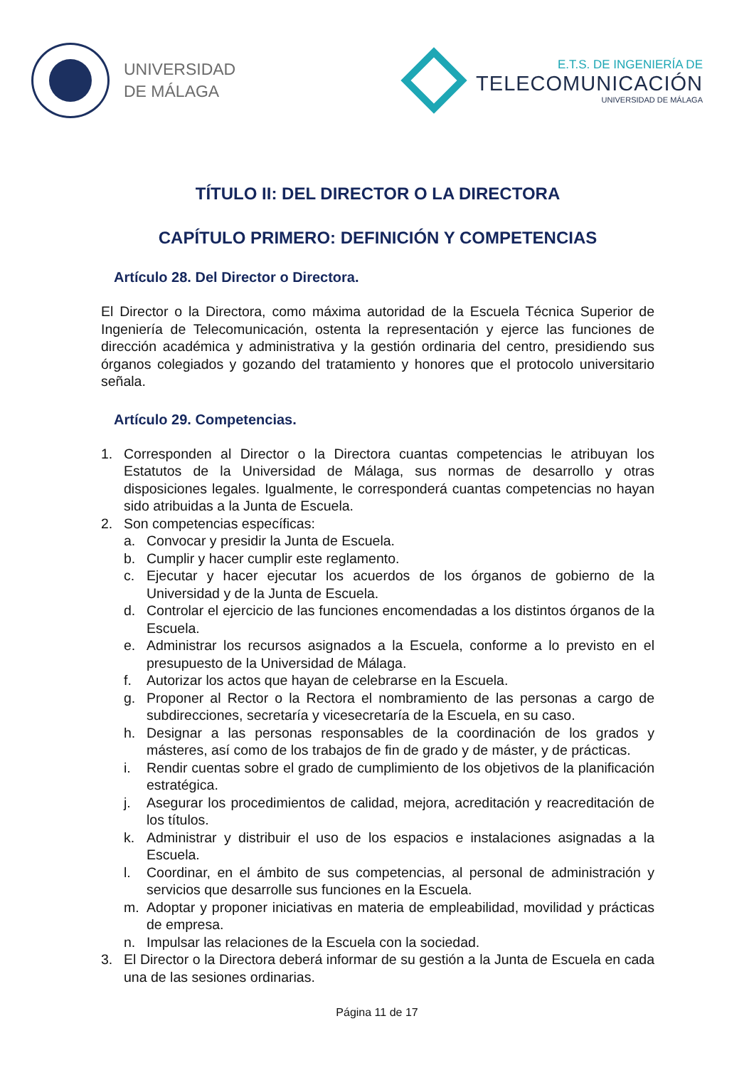UNIVERSIDAD
DE MÁLAGA
E.T.S. DE INGENIERÍA DE
TELECOMUNICACIÓN
UNIVERSIDAD DE MÁLAGA
TÍTULO II: DEL DIRECTOR O LA DIRECTORA
CAPÍTULO PRIMERO: DEFINICIÓN Y COMPETENCIAS
Artículo 28. Del Director o Directora.
El Director o la Directora, como máxima autoridad de la Escuela Técnica Superior de Ingeniería de Telecomunicación, ostenta la representación y ejerce las funciones de dirección académica y administrativa y la gestión ordinaria del centro, presidiendo sus órganos colegiados y gozando del tratamiento y honores que el protocolo universitario señala.
Artículo 29. Competencias.
1. Corresponden al Director o la Directora cuantas competencias le atribuyan los Estatutos de la Universidad de Málaga, sus normas de desarrollo y otras disposiciones legales. Igualmente, le corresponderá cuantas competencias no hayan sido atribuidas a la Junta de Escuela.
2. Son competencias específicas:
a. Convocar y presidir la Junta de Escuela.
b. Cumplir y hacer cumplir este reglamento.
c. Ejecutar y hacer ejecutar los acuerdos de los órganos de gobierno de la Universidad y de la Junta de Escuela.
d. Controlar el ejercicio de las funciones encomendadas a los distintos órganos de la Escuela.
e. Administrar los recursos asignados a la Escuela, conforme a lo previsto en el presupuesto de la Universidad de Málaga.
f. Autorizar los actos que hayan de celebrarse en la Escuela.
g. Proponer al Rector o la Rectora el nombramiento de las personas a cargo de subdirecciones, secretaría y vicesecretaría de la Escuela, en su caso.
h. Designar a las personas responsables de la coordinación de los grados y másteres, así como de los trabajos de fin de grado y de máster, y de prácticas.
i. Rendir cuentas sobre el grado de cumplimiento de los objetivos de la planificación estratégica.
j. Asegurar los procedimientos de calidad, mejora, acreditación y reacreditación de los títulos.
k. Administrar y distribuir el uso de los espacios e instalaciones asignadas a la Escuela.
l. Coordinar, en el ámbito de sus competencias, al personal de administración y servicios que desarrolle sus funciones en la Escuela.
m. Adoptar y proponer iniciativas en materia de empleabilidad, movilidad y prácticas de empresa.
n. Impulsar las relaciones de la Escuela con la sociedad.
3. El Director o la Directora deberá informar de su gestión a la Junta de Escuela en cada una de las sesiones ordinarias.
Página 11 de 17